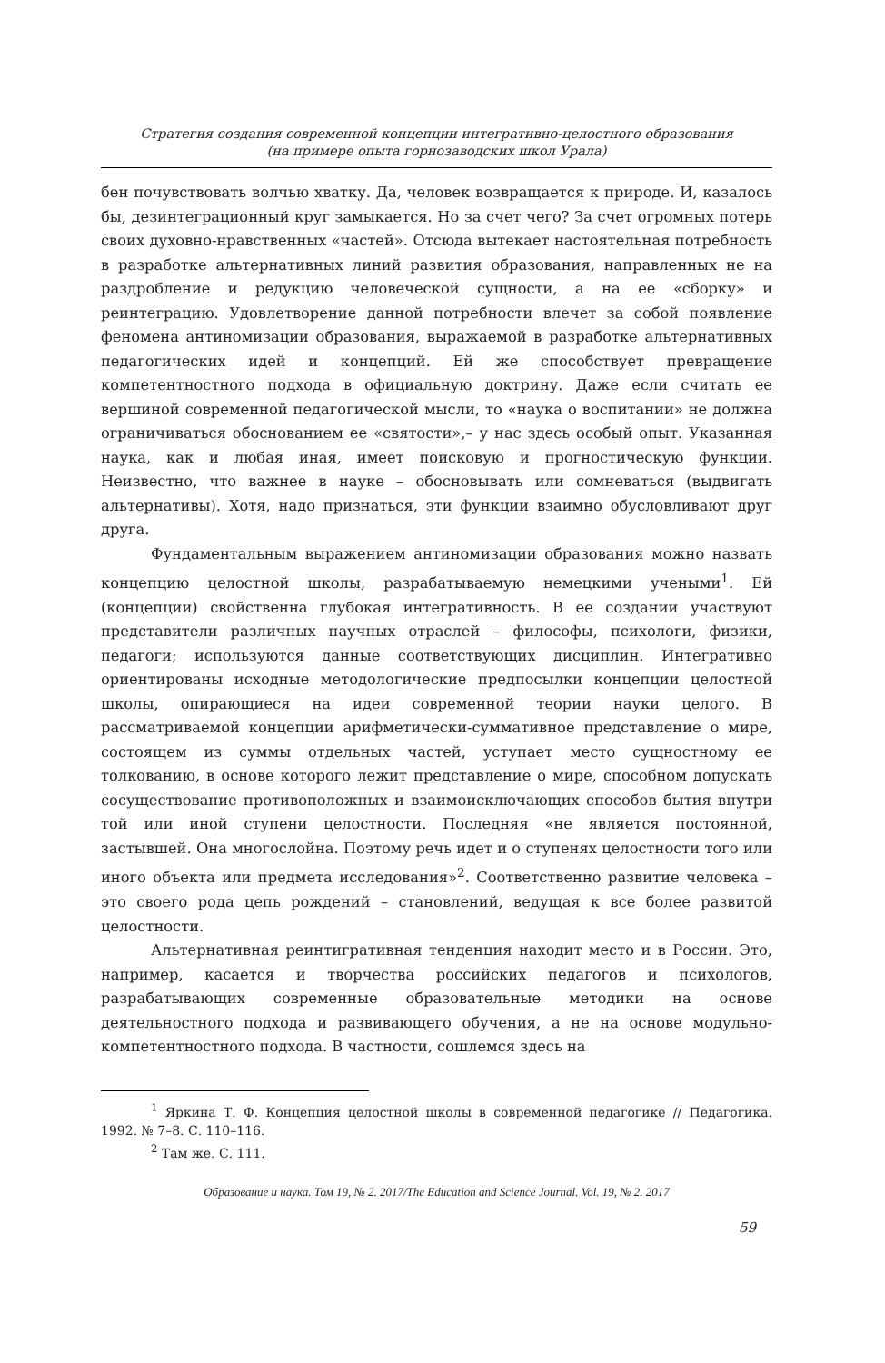Стратегия создания современной концепции интегративно-целостного образования
(на примере опыта горнозаводских школ Урала)
бен почувствовать волчью хватку. Да, человек возвращается к природе. И, казалось бы, дезинтеграционный круг замыкается. Но за счет чего? За счет огромных потерь своих духовно-нравственных «частей». Отсюда вытекает настоятельная потребность в разработке альтернативных линий развития образования, направленных не на раздробление и редукцию человеческой сущности, а на ее «сборку» и реинтеграцию. Удовлетворение данной потребности влечет за собой появление феномена антиномизации образования, выражаемой в разработке альтернативных педагогических идей и концепций. Ей же способствует превращение компетентностного подхода в официальную доктрину. Даже если считать ее вершиной современной педагогической мысли, то «наука о воспитании» не должна ограничиваться обоснованием ее «святости»,– у нас здесь особый опыт. Указанная наука, как и любая иная, имеет поисковую и прогностическую функции. Неизвестно, что важнее в науке – обосновывать или сомневаться (выдвигать альтернативы). Хотя, надо признаться, эти функции взаимно обусловливают друг друга.
Фундаментальным выражением антиномизации образования можно назвать концепцию целостной школы, разрабатываемую немецкими учеными<sup>1</sup>. Ей (концепции) свойственна глубокая интегративность. В ее создании участвуют представители различных научных отраслей – философы, психологи, физики, педагоги; используются данные соответствующих дисциплин. Интегративно ориентированы исходные методологические предпосылки концепции целостной школы, опирающиеся на идеи современной теории науки целого. В рассматриваемой концепции арифметически-суммативное представление о мире, состоящем из суммы отдельных частей, уступает место сущностному ее толкованию, в основе которого лежит представление о мире, способном допускать сосуществование противоположных и взаимоисключающих способов бытия внутри той или иной ступени целостности. Последняя «не является постоянной, застывшей. Она многослойна. Поэтому речь идет и о ступенях целостности того или иного объекта или предмета исследования»<sup>2</sup>. Соответственно развитие человека – это своего рода цепь рождений – становлений, ведущая к все более развитой целостности.
Альтернативная реинтигративная тенденция находит место и в России. Это, например, касается и творчества российских педагогов и психологов, разрабатывающих современные образовательные методики на основе деятельностного подхода и развивающего обучения, а не на основе модульно-компетентностного подхода. В частности, сошлемся здесь на
<sup>1</sup> Яркина Т. Ф. Концепция целостной школы в современной педагогике // Педагогика. 1992. № 7–8. С. 110–116.
<sup>2</sup> Там же. С. 111.
Образование и наука. Том 19, № 2. 2017/The Education and Science Journal. Vol. 19, № 2. 2017
59